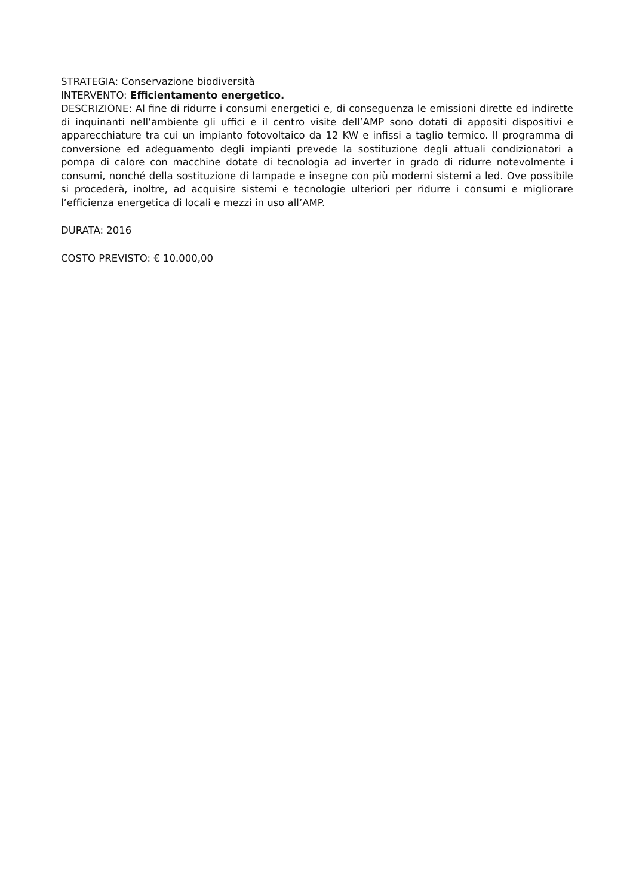STRATEGIA: Conservazione biodiversità
INTERVENTO: Efficientamento energetico.
DESCRIZIONE: Al fine di ridurre i consumi energetici e, di conseguenza le emissioni dirette ed indirette di inquinanti nell’ambiente gli uffici e il centro visite dell’AMP sono dotati di appositi dispositivi e apparecchiature tra cui un impianto fotovoltaico da 12 KW e infissi a taglio termico. Il programma di conversione ed adeguamento degli impianti prevede la sostituzione degli attuali condizionatori a pompa di calore con macchine dotate di tecnologia ad inverter in grado di ridurre notevolmente i consumi, nonché della sostituzione di lampade e insegne con più moderni sistemi a led. Ove possibile si procederà, inoltre, ad acquisire sistemi e tecnologie ulteriori per ridurre i consumi e migliorare l’efficienza energetica di locali e mezzi in uso all’AMP.
DURATA: 2016
COSTO PREVISTO: € 10.000,00